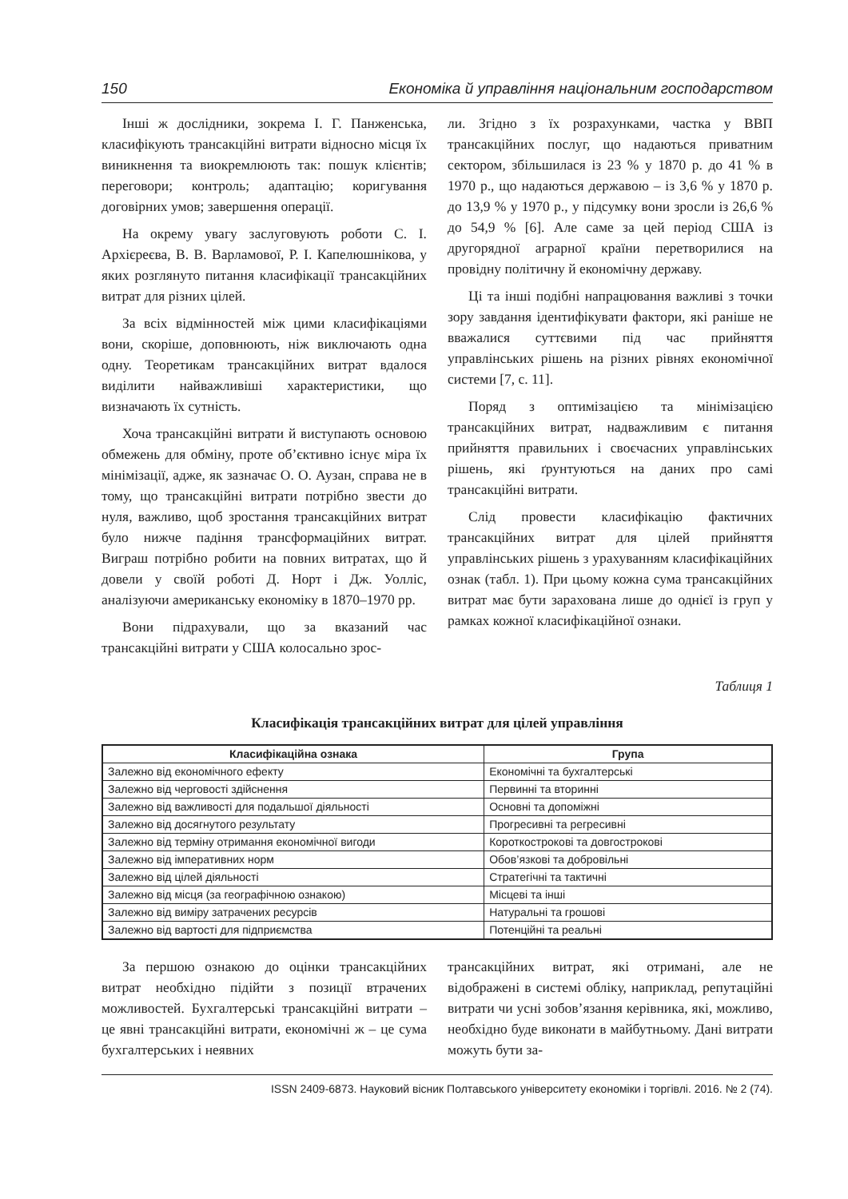150 Економіка й управління національним господарством
Інші ж дослідники, зокрема І. Г. Панженська, класифікують трансакційні витрати відносно місця їх виникнення та виокремлюють так: пошук клієнтів; переговори; контроль; адаптацію; коригування договірних умов; завершення операції.
На окрему увагу заслуговують роботи С. І. Архієреєва, В. В. Варламової, Р. І. Капелюшнікова, у яких розглянуто питання класифікації трансакційних витрат для різних цілей.
За всіх відмінностей між цими класифікаціями вони, скоріше, доповнюють, ніж виключають одна одну. Теоретикам трансакційних витрат вдалося виділити найважливіші характеристики, що визначають їх сутність.
Хоча трансакційні витрати й виступають основою обмежень для обміну, проте об’єктивно існує міра їх мінімізації, адже, як зазначає О. О. Аузан, справа не в тому, що трансакційні витрати потрібно звести до нуля, важливо, щоб зростання трансакційних витрат було нижче падіння трансформаційних витрат. Виграш потрібно робити на повних витратах, що й довели у своїй роботі Д. Норт і Дж. Уолліс, аналізуючи американську економіку в 1870–1970 рр.
Вони підрахували, що за вказаний час трансакційні витрати у США колосально зрос-
ли. Згідно з їх розрахунками, частка у ВВП трансакційних послуг, що надаються приватним сектором, збільшилася із 23 % у 1870 р. до 41 % в 1970 р., що надаються державою – із 3,6 % у 1870 р. до 13,9 % у 1970 р., у підсумку вони зросли із 26,6 % до 54,9 % [6]. Але саме за цей період США із другорядної аграрної країни перетворилися на провідну політичну й економічну державу.
Ці та інші подібні напрацювання важливі з точки зору завдання ідентифікувати фактори, які раніше не вважалися суттєвими під час прийняття управлінських рішень на різних рівнях економічної системи [7, с. 11].
Поряд з оптимізацією та мінімізацією трансакційних витрат, надважливим є питання прийняття правильних і своєчасних управлінських рішень, які ґрунтуються на даних про самі трансакційні витрати.
Слід провести класифікацію фактичних трансакційних витрат для цілей прийняття управлінських рішень з урахуванням класифікаційних ознак (табл. 1). При цьому кожна сума трансакційних витрат має бути зарахована лише до однієї із груп у рамках кожної класифікаційної ознаки.
Таблиця 1
Класифікація трансакційних витрат для цілей управління
| Класифікаційна ознака | Група |
| --- | --- |
| Залежно від економічного ефекту | Економічні та бухгалтерські |
| Залежно від черговості здійснення | Первинні та вторинні |
| Залежно від важливості для подальшої діяльності | Основні та допоміжні |
| Залежно від досягнутого результату | Прогресивні та регресивні |
| Залежно від терміну отримання економічної вигоди | Короткострокові та довгострокові |
| Залежно від імперативних норм | Обов’язкові та добровільні |
| Залежно від цілей діяльності | Стратегічні та тактичні |
| Залежно від місця (за географічною ознакою) | Місцеві та інші |
| Залежно від виміру затрачених ресурсів | Натуральні та грошові |
| Залежно від вартості для підприємства | Потенційні та реальні |
За першою ознакою до оцінки трансакційних витрат необхідно підійти з позиції втрачених можливостей. Бухгалтерські трансакційні витрати – це явні трансакційні витрати, економічні ж – це сума бухгалтерських і неявних
трансакційних витрат, які отримані, але не відображені в системі обліку, наприклад, репутаційні витрати чи усні зобов’язання керівника, які, можливо, необхідно буде виконати в майбутньому. Дані витрати можуть бути за-
ISSN 2409-6873. Науковий вісник Полтавського університету економіки і торгівлі. 2016. № 2 (74).